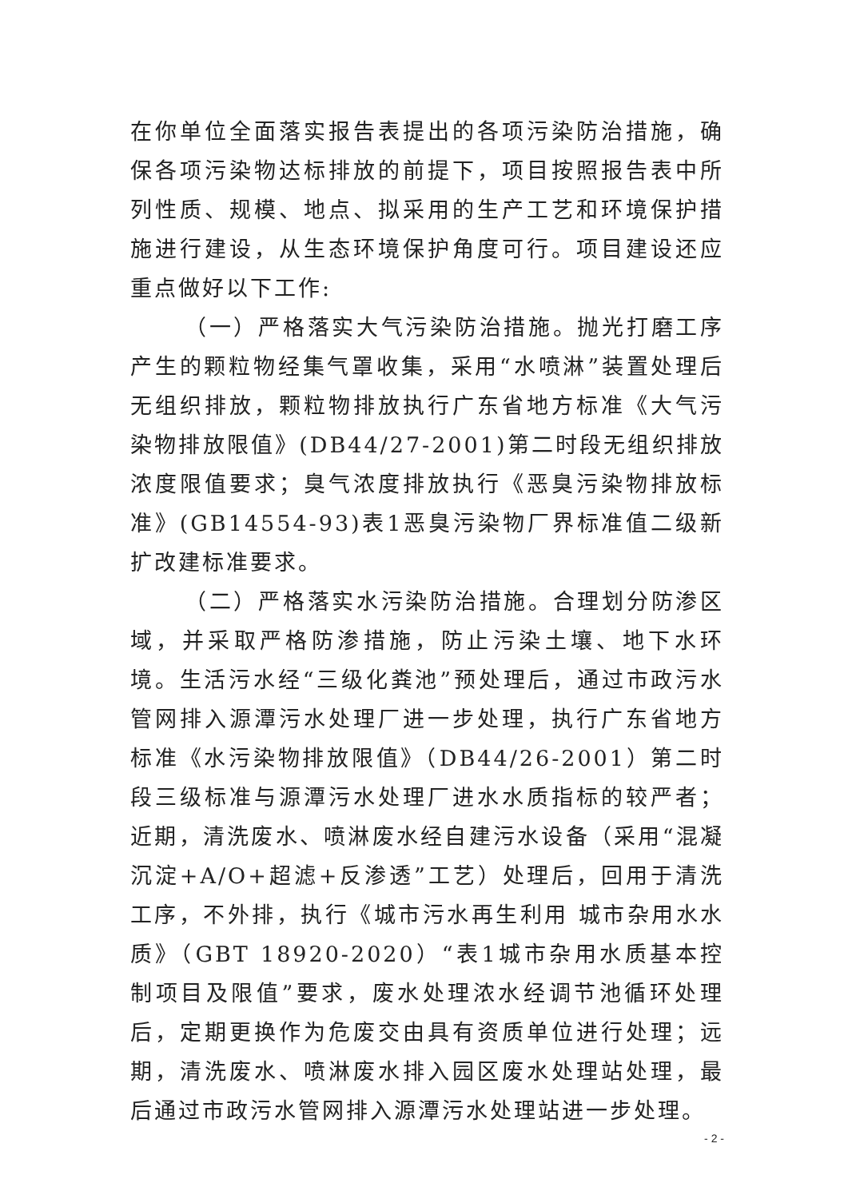在你单位全面落实报告表提出的各项污染防治措施，确保各项污染物达标排放的前提下，项目按照报告表中所列性质、规模、地点、拟采用的生产工艺和环境保护措施进行建设，从生态环境保护角度可行。项目建设还应重点做好以下工作:
（一）严格落实大气污染防治措施。抛光打磨工序产生的颗粒物经集气罩收集，采用“水喷淋”装置处理后无组织排放，颗粒物排放执行广东省地方标准《大气污染物排放限值》(DB44/27-2001)第二时段无组织排放浓度限值要求；臭气浓度排放执行《恶臭污染物排放标准》(GB14554-93)表1恶臭污染物厂界标准值二级新扩改建标准要求。
（二）严格落实水污染防治措施。合理划分防渗区域，并采取严格防渗措施，防止污染土壤、地下水环境。生活污水经“三级化粪池”预处理后，通过市政污水管网排入源潭污水处理厂进一步处理，执行广东省地方标准《水污染物排放限值》（DB44/26-2001）第二时段三级标准与源潭污水处理厂进水水质指标的较严者；近期，清洗废水、喷淋废水经自建污水设备（采用“混凝沉淀+A/O+超滤+反渗透”工艺）处理后，回用于清洗工序，不外排，执行《城市污水再生利用 城市杂用水水质》（GBT 18920-2020）“表1城市杂用水质基本控制项目及限值”要求，废水处理浓水经调节池循环处理后，定期更换作为危废交由具有资质单位进行处理；远期，清洗废水、喷淋废水排入园区废水处理站处理，最后通过市政污水管网排入源潭污水处理站进一步处理。
- 2 -